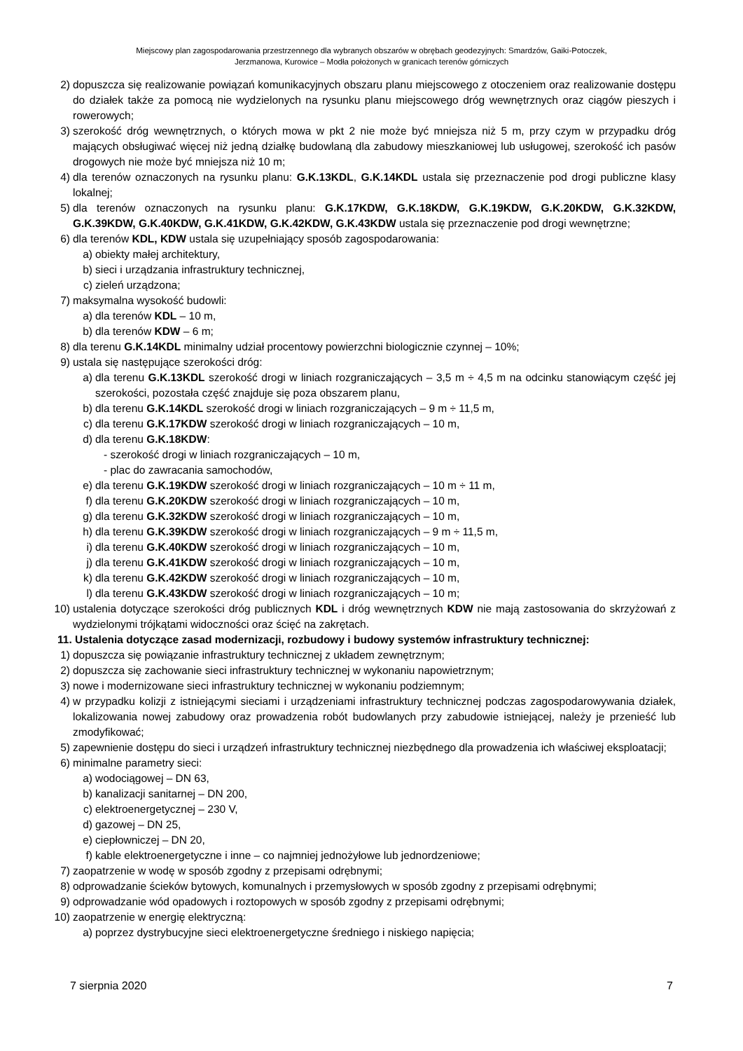Miejscowy plan zagospodarowania przestrzennego dla wybranych obszarów w obrębach geodezyjnych: Smardzów, Gaiki-Potoczek,
Jerzmanowa, Kurowice – Modła położonych w granicach terenów górniczych
2) dopuszcza się realizowanie powiązań komunikacyjnych obszaru planu miejscowego z otoczeniem oraz realizowanie dostępu do działek także za pomocą nie wydzielonych na rysunku planu miejscowego dróg wewnętrznych oraz ciągów pieszych i rowerowych;
3) szerokość dróg wewnętrznych, o których mowa w pkt 2 nie może być mniejsza niż 5 m, przy czym w przypadku dróg mających obsługiwać więcej niż jedną działkę budowlaną dla zabudowy mieszkaniowej lub usługowej, szerokość ich pasów drogowych nie może być mniejsza niż 10 m;
4) dla terenów oznaczonych na rysunku planu: G.K.13KDL, G.K.14KDL ustala się przeznaczenie pod drogi publiczne klasy lokalnej;
5) dla terenów oznaczonych na rysunku planu: G.K.17KDW, G.K.18KDW, G.K.19KDW, G.K.20KDW, G.K.32KDW, G.K.39KDW, G.K.40KDW, G.K.41KDW, G.K.42KDW, G.K.43KDW ustala się przeznaczenie pod drogi wewnętrzne;
6) dla terenów KDL, KDW ustala się uzupełniający sposób zagospodarowania:
a) obiekty małej architektury,
b) sieci i urządzania infrastruktury technicznej,
c) zieleń urządzona;
7) maksymalna wysokość budowli:
a) dla terenów KDL – 10 m,
b) dla terenów KDW – 6 m;
8) dla terenu G.K.14KDL minimalny udział procentowy powierzchni biologicznie czynnej – 10%;
9) ustala się następujące szerokości dróg:
a) dla terenu G.K.13KDL szerokość drogi w liniach rozgraniczających – 3,5 m ÷ 4,5 m na odcinku stanowiącym część jej szerokości, pozostała część znajduje się poza obszarem planu,
b) dla terenu G.K.14KDL szerokość drogi w liniach rozgraniczających – 9 m ÷ 11,5 m,
c) dla terenu G.K.17KDW szerokość drogi w liniach rozgraniczających – 10 m,
d) dla terenu G.K.18KDW:
- szerokość drogi w liniach rozgraniczających – 10 m,
- plac do zawracania samochodów,
e) dla terenu G.K.19KDW szerokość drogi w liniach rozgraniczających – 10 m ÷ 11 m,
f) dla terenu G.K.20KDW szerokość drogi w liniach rozgraniczających – 10 m,
g) dla terenu G.K.32KDW szerokość drogi w liniach rozgraniczających – 10 m,
h) dla terenu G.K.39KDW szerokość drogi w liniach rozgraniczających – 9 m ÷ 11,5 m,
i) dla terenu G.K.40KDW szerokość drogi w liniach rozgraniczających – 10 m,
j) dla terenu G.K.41KDW szerokość drogi w liniach rozgraniczających – 10 m,
k) dla terenu G.K.42KDW szerokość drogi w liniach rozgraniczających – 10 m,
l) dla terenu G.K.43KDW szerokość drogi w liniach rozgraniczających – 10 m;
10) ustalenia dotyczące szerokości dróg publicznych KDL i dróg wewnętrznych KDW nie mają zastosowania do skrzyżowań z wydzielonymi trójkątami widoczności oraz ścięć na zakrętach.
11. Ustalenia dotyczące zasad modernizacji, rozbudowy i budowy systemów infrastruktury technicznej:
1) dopuszcza się powiązanie infrastruktury technicznej z układem zewnętrznym;
2) dopuszcza się zachowanie sieci infrastruktury technicznej w wykonaniu napowietrznym;
3) nowe i modernizowane sieci infrastruktury technicznej w wykonaniu podziemnym;
4) w przypadku kolizji z istniejącymi sieciami i urządzeniami infrastruktury technicznej podczas zagospodarowywania działek, lokalizowania nowej zabudowy oraz prowadzenia robót budowlanych przy zabudowie istniejącej, należy je przenieść lub zmodyfikować;
5) zapewnienie dostępu do sieci i urządzeń infrastruktury technicznej niezbędnego dla prowadzenia ich właściwej eksploatacji;
6) minimalne parametry sieci:
a) wodociągowej – DN 63,
b) kanalizacji sanitarnej – DN 200,
c) elektroenergetycznej – 230 V,
d) gazowej – DN 25,
e) ciepłowniczej – DN 20,
f) kable elektroenergetyczne i inne – co najmniej jednożyłowe lub jednordzeniowe;
7) zaopatrzenie w wodę w sposób zgodny z przepisami odrębnymi;
8) odprowadzanie ścieków bytowych, komunalnych i przemysłowych w sposób zgodny z przepisami odrębnymi;
9) odprowadzanie wód opadowych i roztopowych w sposób zgodny z przepisami odrębnymi;
10) zaopatrzenie w energię elektryczną:
a) poprzez dystrybucyjne sieci elektroenergetyczne średniego i niskiego napięcia;
7 sierpnia 2020 7